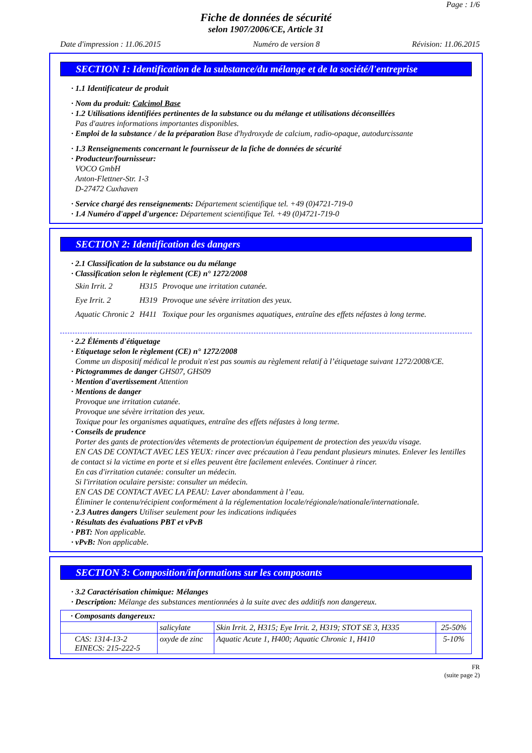Page : 1/6
Fiche de données de sécurité
selon 1907/2006/CE, Article 31
Date d'impression : 11.06.2015 Numéro de version 8 Révision: 11.06.2015
SECTION 1: Identification de la substance/du mélange et de la société/l'entreprise
· 1.1 Identificateur de produit
· Nom du produit: Calcimol Base
· 1.2 Utilisations identifiées pertinentes de la substance ou du mélange et utilisations déconseillées
Pas d'autres informations importantes disponibles.
· Emploi de la substance / de la préparation Base d'hydroxyde de calcium, radio-opaque, autodurcissante
· 1.3 Renseignements concernant le fournisseur de la fiche de données de sécurité
· Producteur/fournisseur:
VOCO GmbH
Anton-Flettner-Str. 1-3
D-27472 Cuxhaven
· Service chargé des renseignements: Département scientifique tel. +49 (0)4721-719-0
· 1.4 Numéro d'appel d'urgence: Département scientifique Tel. +49 (0)4721-719-0
SECTION 2: Identification des dangers
· 2.1 Classification de la substance ou du mélange
· Classification selon le règlement (CE) n° 1272/2008
| Skin Irrit. 2 | H315 | Provoque une irritation cutanée. |
| Eye Irrit. 2 | H319 | Provoque une sévère irritation des yeux. |
| Aquatic Chronic 2 | H411 | Toxique pour les organismes aquatiques, entraîne des effets néfastes à long terme. |
· 2.2 Éléments d'étiquetage
· Etiquetage selon le règlement (CE) n° 1272/2008
Comme un dispositif médical le produit n'est pas soumis au règlement relatif à l’étiquetage suivant 1272/2008/CE.
· Pictogrammes de danger GHS07, GHS09
· Mention d'avertissement Attention
· Mentions de danger
Provoque une irritation cutanée.
Provoque une sévère irritation des yeux.
Toxique pour les organismes aquatiques, entraîne des effets néfastes à long terme.
· Conseils de prudence
Porter des gants de protection/des vêtements de protection/un équipement de protection des yeux/du visage.
EN CAS DE CONTACT AVEC LES YEUX: rincer avec précaution à l'eau pendant plusieurs minutes. Enlever les lentilles de contact si la victime en porte et si elles peuvent être facilement enlevées. Continuer à rincer.
En cas d'irritation cutanée: consulter un médecin.
Si l'irritation oculaire persiste: consulter un médecin.
EN CAS DE CONTACT AVEC LA PEAU: Laver abondamment à l’eau.
Éliminer le contenu/récipient conformément à la réglementation locale/régionale/nationale/internationale.
· 2.3 Autres dangers Utiliser seulement pour les indications indiquées
· Résultats des évaluations PBT et vPvB
· PBT: Non applicable.
· vPvB: Non applicable.
SECTION 3: Composition/informations sur les composants
· 3.2 Caractérisation chimique: Mélanges
· Description: Mélange des substances mentionnées à la suite avec des additifs non dangereux.
| · Composants dangereux: | | | |
| | salicylate | Skin Irrit. 2, H315; Eye Irrit. 2, H319; STOT SE 3, H335 | 25-50% |
| CAS: 1314-13-2 EINECS: 215-222-5 | oxyde de zinc | Aquatic Acute 1, H400; Aquatic Chronic 1, H410 | 5-10% |
FR
(suite page 2)